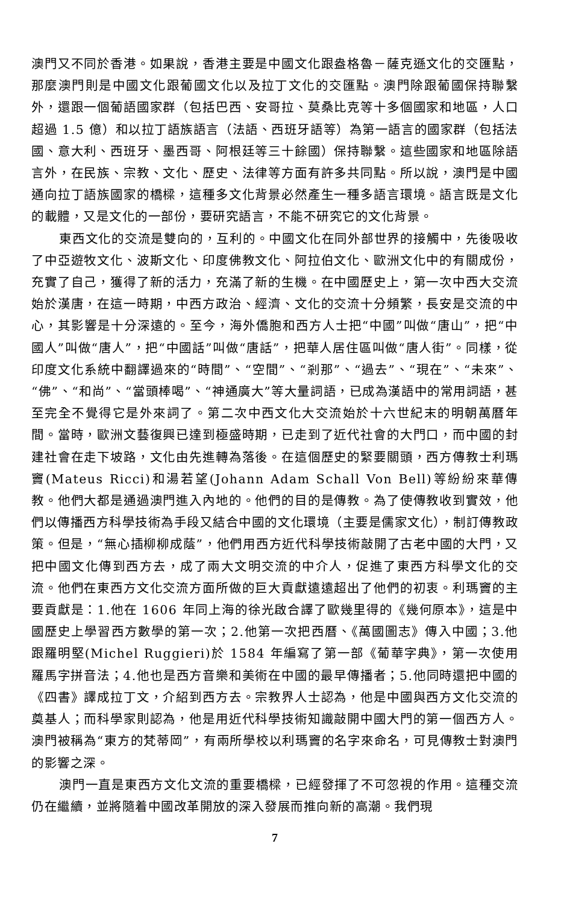澳門又不同於香港。如果說，香港主要是中國文化跟盎格魯－薩克遜文化的交匯點，那麼澳門則是中國文化跟葡國文化以及拉丁文化的交匯點。澳門除跟葡國保持聯繫外，還跟一個葡語國家群（包括巴西、安哥拉、莫桑比克等十多個國家和地區，人口超過 1.5 億）和以拉丁語族語言（法語、西班牙語等）為第一語言的國家群（包括法國、意大利、西班牙、墨西哥、阿根廷等三十餘國）保持聯繫。這些國家和地區除語言外，在民族、宗教、文化、歷史、法律等方面有許多共同點。所以說，澳門是中國通向拉丁語族國家的橋樑，這種多文化背景必然產生一種多語言環境。語言既是文化的載體，又是文化的一部份，要研究語言，不能不研究它的文化背景。
東西文化的交流是雙向的，互利的。中國文化在同外部世界的接觸中，先後吸收了中亞遊牧文化、波斯文化、印度佛教文化、阿拉伯文化、歐洲文化中的有關成份，充實了自己，獲得了新的活力，充滿了新的生機。在中國歷史上，第一次中西大交流始於漢唐，在這一時期，中西方政治、經濟、文化的交流十分頻繁，長安是交流的中心，其影響是十分深遠的。至今，海外僑胞和西方人士把“中國”叫做“唐山”，把“中國人”叫做“唐人”，把“中國話”叫做“唐話”，把華人居住區叫做“唐人街”。同樣，從印度文化系統中翻譯過來的“時間”、“空間”、“剎那”、“過去”、“現在”、“未來”、“佛”、“和尚”、“當頭棒喝”、“神通廣大”等大量詞語，已成為漢語中的常用詞語，甚至完全不覺得它是外來詞了。第二次中西文化大交流始於十六世紀末的明朝萬曆年間。當時，歐洲文藝復興已達到極盛時期，已走到了近代社會的大門口，而中國的封建社會在走下坡路，文化由先進轉為落後。在這個歷史的緊要關頭，西方傳教士利瑪竇(Mateus Ricci)和湯若望(Johann Adam Schall Von Bell)等紛紛來華傳教。他們大都是通過澳門進入內地的。他們的目的是傳教。為了使傳教收到實效，他們以傳播西方科學技術為手段又結合中國的文化環境（主要是儒家文化），制訂傳教政策。但是，“無心插柳柳成蔭”，他們用西方近代科學技術敲開了古老中國的大門，又把中國文化傳到西方去，成了兩大文明交流的中介人，促進了東西方科學文化的交流。他們在東西方文化交流方面所做的巨大貢獻遠遠超出了他們的初衷。利瑪竇的主要貢獻是：1.他在 1606 年同上海的徐光啟合譯了歐幾里得的《幾何原本》，這是中國歷史上學習西方數學的第一次；2.他第一次把西曆、《萬國圖志》傳入中國；3.他跟羅明堅(Michel Ruggieri)於 1584 年編寫了第一部《葡華字典》，第一次使用羅馬字拼音法；4.他也是西方音樂和美術在中國的最早傳播者；5.他同時還把中國的《四書》譯成拉丁文，介紹到西方去。宗教界人士認為，他是中國與西方文化交流的奠基人；而科學家則認為，他是用近代科學技術知識敲開中國大門的第一個西方人。澳門被稱為“東方的梵蒂岡”，有兩所學校以利瑪竇的名字來命名，可見傳教士對澳門的影響之深。
澳門一直是東西方文化文流的重要橋樑，已經發揮了不可忽視的作用。這種交流仍在繼續，並將隨着中國改革開放的深入發展而推向新的高潮。我們現
7